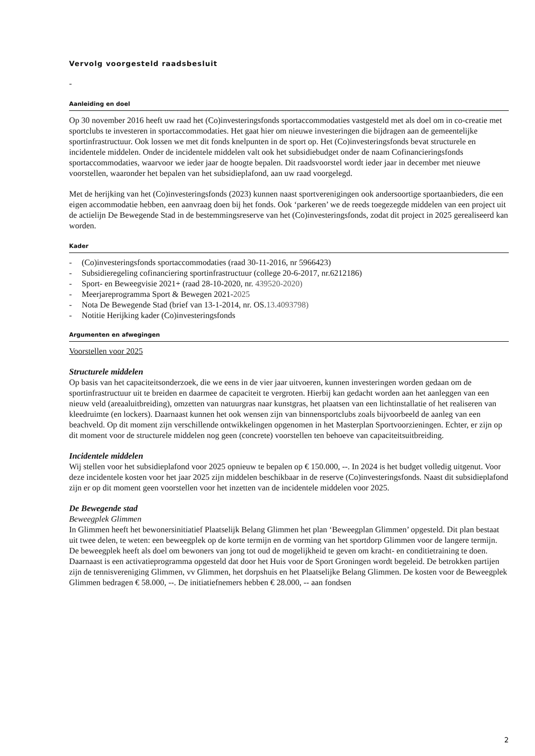Vervolg voorgesteld raadsbesluit
-
Aanleiding en doel
Op 30 november 2016 heeft uw raad het (Co)investeringsfonds sportaccommodaties vastgesteld met als doel om in co-creatie met sportclubs te investeren in sportaccommodaties. Het gaat hier om nieuwe investeringen die bijdragen aan de gemeentelijke sportinfrastructuur. Ook lossen we met dit fonds knelpunten in de sport op. Het (Co)investeringsfonds bevat structurele en incidentele middelen. Onder de incidentele middelen valt ook het subsidiebudget onder de naam Cofinancieringsfonds sportaccommodaties, waarvoor we ieder jaar de hoogte bepalen. Dit raadsvoorstel wordt ieder jaar in december met nieuwe voorstellen, waaronder het bepalen van het subsidieplafond, aan uw raad voorgelegd.
Met de herijking van het (Co)investeringsfonds (2023) kunnen naast sportverenigingen ook andersoortige sportaanbieders, die een eigen accommodatie hebben, een aanvraag doen bij het fonds. Ook ‘parkeren’ we de reeds toegezegde middelen van een project uit de actielijn De Bewegende Stad in de bestemmingsreserve van het (Co)investeringsfonds, zodat dit project in 2025 gerealiseerd kan worden.
Kader
- (Co)investeringsfonds sportaccommodaties (raad 30-11-2016, nr 5966423)
- Subsidieregeling cofinanciering sportinfrastructuur (college 20-6-2017, nr.6212186)
- Sport- en Beweegvisie 2021+ (raad 28-10-2020, nr. 439520-2020)
- Meerjareprogramma Sport & Bewegen 2021- 2025
- Nota De Bewegende Stad (brief van 13-1-2014, nr. OS. 13.4093798)
- Notitie Herijking kader (Co)investeringsfonds
Argumenten en afwegingen
Voorstellen voor 2025
Structurele middelen
Op basis van het capaciteitsonderzoek, die we eens in de vier jaar uitvoeren, kunnen investeringen worden gedaan om de sportinfrastructuur uit te breiden en daarmee de capaciteit te vergroten. Hierbij kan gedacht worden aan het aanleggen van een nieuw veld (areaaluitbreiding), omzetten van natuurgras naar kunstgras, het plaatsen van een lichtinstallatie of het realiseren van kleedruimte (en lockers). Daarnaast kunnen het ook wensen zijn van binnensportclubs zoals bijvoorbeeld de aanleg van een beachveld. Op dit moment zijn verschillende ontwikkelingen opgenomen in het Masterplan Sportvoorzieningen. Echter, er zijn op dit moment voor de structurele middelen nog geen (concrete) voorstellen ten behoeve van capaciteitsuitbreiding.
Incidentele middelen
Wij stellen voor het subsidieplafond voor 2025 opnieuw te bepalen op € 150.000, --. In 2024 is het budget volledig uitgenut. Voor deze incidentele kosten voor het jaar 2025 zijn middelen beschikbaar in de reserve (Co)investeringsfonds. Naast dit subsidieplafond zijn er op dit moment geen voorstellen voor het inzetten van de incidentele middelen voor 2025.
De Bewegende stad
Beweegplek Glimmen
In Glimmen heeft het bewonersinitiatief Plaatselijk Belang Glimmen het plan ‘Beweegplan Glimmen’ opgesteld. Dit plan bestaat uit twee delen, te weten: een beweegplek op de korte termijn en de vorming van het sportdorp Glimmen voor de langere termijn. De beweegplek heeft als doel om bewoners van jong tot oud de mogelijkheid te geven om kracht- en conditietraining te doen. Daarnaast is een activatieprogramma opgesteld dat door het Huis voor de Sport Groningen wordt begeleid. De betrokken partijen zijn de tennisvereniging Glimmen, vv Glimmen, het dorpshuis en het Plaatselijke Belang Glimmen. De kosten voor de Beweegplek Glimmen bedragen € 58.000, --. De initiatiefnemers hebben € 28.000, -- aan fondsen
2